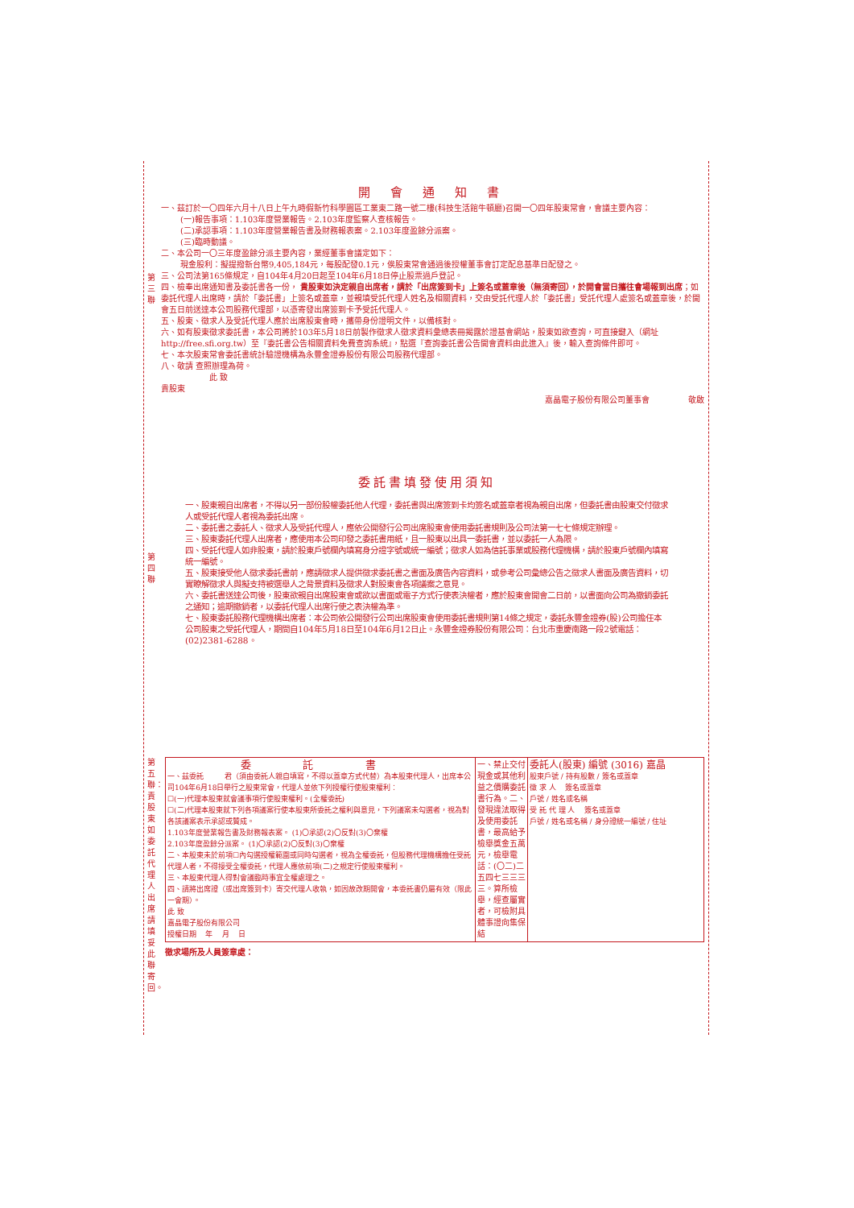第 三 聯
第 四 聯
第五聯：責股東如委託代理人出席請填妥此聯寄回。
開 會 通 知 書
一、茲訂於一〇四年六月十八日上午九時假新竹科學園區工業東二路一號二樓(科技生活館牛頓廳)召開一〇四年股東常會，會議主要內容：
(一)報告事項：1.103年度營業報告。2.103年度監察人查核報告。
(二)承認事項：1.103年度營業報告書及財務報表案。2.103年度盈餘分派案。
(三)臨時動議。
二、本公司一〇三年度盈餘分派主要內容，業經董事會議定如下：
現金股利：擬提撥新台幣9,405,184元，每股配發0.1元，俟股東常會通過後授權董事會訂定配息基準日配發之。
三、公司法第165條規定，自104年4月20日起至104年6月18日停止股票過戶登記。
四、檢奉出席通知書及委託書各一份， 貴股東如決定親自出席者，請於「出席簽到卡」上簽名或蓋章後（無須寄回），於開會當日攜往會場報到出席；如委託代理人出席時，請於「委託書」上簽名或蓋章，並親填受託代理人姓名及相關資料，交由受託代理人於「委託書」受託代理人處簽名或蓋章後，於開會五日前送達本公司股務代理部，以憑寄發出席簽到卡予受託代理人。
五、股東、徵求人及受託代理人應於出席股東會時，攜帶身份證明文件，以備核對。
六、如有股東徵求委託書，本公司將於103年5月18日前製作徵求人徵求資料彙總表冊揭露於證基會網站，股東如欲查詢，可直接鍵入（網址 http://free.sfi.org.tw）至『委託書公告相關資料免費查詢系統』，點選『查詢委託書公告開會資料由此進入』後，輸入查詢條件即可。
七、本次股東常會委託書統計驗證機構為永豐金證券股份有限公司股務代理部。
八、敬請 查照辦理為荷。
此 致
貴股東
嘉晶電子股份有限公司董事會 敬啟
委託書填發使用須知
一、股東親自出席者，不得以另一部份股權委託他人代理，委託書與出席簽到卡均簽名或蓋章者視為親自出席，但委託書由股東交付徵求人或受託代理人者視為委託出席。
二、委託書之委託人、徵求人及受託代理人，應依公開發行公司出席股東會使用委託書規則及公司法第一七七條規定辦理。
三、股東委託代理人出席者，應使用本公司印發之委託書用紙，且一股東以出具一委託書，並以委託一人為限。
四、受託代理人如非股東，請於股東戶號欄內填寫身分證字號或統一編號；徵求人如為信託事業或股務代理機構，請於股東戶號欄內填寫統一編號。
五、股東接受他人徵求委託書前，應請徵求人提供徵求委託書之書面及廣告內容資料，或參考公司彙總公告之徵求人書面及廣告資料，切實瞭解徵求人與擬支持被選舉人之背景資料及徵求人對股東會各項議案之意見。
六、委託書送達公司後，股東欲親自出席股東會或欲以書面或電子方式行使表決權者，應於股東會開會二日前，以書面向公司為撤銷委託之通知；逾期撤銷者，以委託代理人出席行使之表決權為準。
七、股東委託股務代理機構出席者：本公司依公開發行公司出席股東會使用委託書規則第14條之規定，委託永豐金證券(股)公司擔任本公司股東之受託代理人，期間自104年5月18日至104年6月12日止。永豐金證券股份有限公司：台北市重慶南路一段2號電話：(02)2381-6288。
| 委 託 書 一、茲委託 君（須由委託人親自填寫，不得以蓋章方式代替）為本股東代理人，出席本公司104年6月18日舉行之股東常會，代理人並依下列授權行使股東權利： ☐(一)代理本股東就會議事項行使股東權利。(全權委託) ☐(二)代理本股東就下列各項議案行使本股東所委託之權利與意見，下列議案未勾選者，視為對各該議案表示承認或贊成。 1.103年度營業報告書及財務報表案。 (1)〇承認(2)〇反對(3)〇棄權 2.103年度盈餘分派案。 (1)〇承認(2)〇反對(3)〇棄權 二、本股東未於前項☐內勾選授權範圍或同時勾選者，視為全權委託，但股務代理機構擔任受託代理人者，不得接受全權委託，代理人應依前項(二)之規定行使股東權利。 三、本股東代理人得對會議臨時事宜全權處理之。 四、請將出席證（或出席簽到卡）寄交代理人收執，如因故改期開會，本委託書仍屬有效（限此一會期）。 此 致 嘉晶電子股份有限公司 授權日期 年 月 日 | 一、禁止交付現金或其他利益之價購委託書行為。二、發現違法取得及使用委託書，最高給予檢舉獎金五萬元，檢舉電話：(〇二)二五四七三三三三。算所檢舉，經查屬實者，可檢附具體事證向集保結 | 委託人(股東) 編號 (3016) 嘉晶 股東戶號 / 持有股數 / 簽名或蓋章 徵 求 人 簽名或蓋章 戶號 / 姓名或名稱 受 託 代 理 人 簽名或蓋章 戶號 / 姓名或名稱 / 身分證統一編號 / 住址 |
徵求場所及人員簽章處：